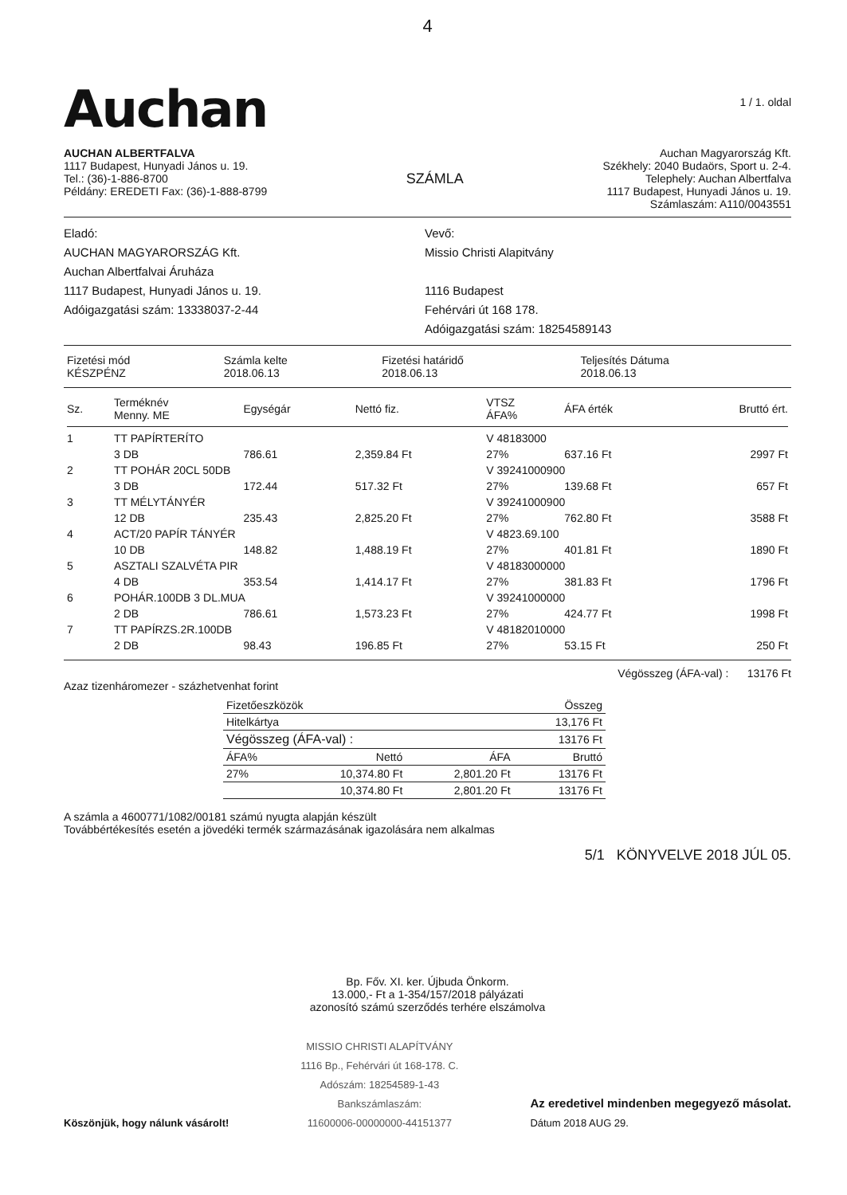4
Auchan
1 / 1. oldal
AUCHAN ALBERTFALVA
1117 Budapest, Hunyadi János u. 19.
Tel.: (36)-1-886-8700
Példány: EREDETI Fax: (36)-1-888-8799
SZÁMLA
Auchan Magyarország Kft.
Székhely: 2040 Budaörs, Sport u. 2-4.
Telephely: Auchan Albertfalva
1117 Budapest, Hunyadi János u. 19.
Számlaszám: A110/0043551
Eladó:
AUCHAN MAGYARORSZÁG Kft.
Auchan Albertfalvai Áruháza
1117 Budapest, Hunyadi János u. 19.
Adóigazgatási szám: 13338037-2-44
Vevő:
Missio Christi Alapitvány
1116 Budapest
Fehérvári út 168 178.
Adóigazgatási szám: 18254589143
| Fizetési mód KÉSZPÉNZ | Számla kelte 2018.06.13 | Fizetési határidő 2018.06.13 | Teljesítés Dátuma 2018.06.13 |
| Sz. | Terméknév Menny. ME | Egységár | Nettó fiz. | VTSZ ÁFA% | ÁFA érték | Bruttó ért. |
| --- | --- | --- | --- | --- | --- | --- |
| 1 | TT PAPÍRTERÍTO | | | V 48183000 | | |
| | 3 DB | 786.61 | 2,359.84 Ft | 27% | 637.16 Ft | 2997 Ft |
| 2 | TT POHÁR 20CL 50DB | | | V 39241000900 | | |
| | 3 DB | 172.44 | 517.32 Ft | 27% | 139.68 Ft | 657 Ft |
| 3 | TT MÉLYTÁNYÉR | | | V 39241000900 | | |
| | 12 DB | 235.43 | 2,825.20 Ft | 27% | 762.80 Ft | 3588 Ft |
| 4 | ACT/20 PAPÍR TÁNYÉR | | | V 4823.69.100 | | |
| | 10 DB | 148.82 | 1,488.19 Ft | 27% | 401.81 Ft | 1890 Ft |
| 5 | ASZTALI SZALVÉTA PIR | | | V 48183000000 | | |
| | 4 DB | 353.54 | 1,414.17 Ft | 27% | 381.83 Ft | 1796 Ft |
| 6 | POHÁR.100DB 3 DL.MUA | | | V 39241000000 | | |
| | 2 DB | 786.61 | 1,573.23 Ft | 27% | 424.77 Ft | 1998 Ft |
| 7 | TT PAPÍRZS.2R.100DB | | | V 48182010000 | | |
| | 2 DB | 98.43 | 196.85 Ft | 27% | 53.15 Ft | 250 Ft |
Végösszeg (ÁFA-val) : 13176 Ft
Azaz tizenháromezer - százhetvenhat forint
| Fizetőeszközök | | | Összeg |
| Hitelkártya | | | 13,176 Ft |
| Végösszeg (ÁFA-val) : | | | 13176 Ft |
| ÁFA% | Nettó | ÁFA | Bruttó |
| 27% | 10,374.80 Ft | 2,801.20 Ft | 13176 Ft |
| | 10,374.80 Ft | 2,801.20 Ft | 13176 Ft |
A számla a 4600771/1082/00181 számú nyugta alapján készült
Továbbértékesítés esetén a jövedéki termék származásának igazolására nem alkalmas
5/1 KÖNYVELVE 2018 JÚL 05.
Bp. Főv. XI. ker. Újbuda Önkorm.
13.000,- Ft a 1-354/157/2018 pályázati
azonosító számú szerződés terhére elszámolva
Köszönjük, hogy nálunk vásárolt!
MISSIO CHRISTI ALAPÍTVÁNY
1116 Bp., Fehérvári út 168-178. C.
Adószám: 18254589-1-43
Bankszámlaszám:
11600006-00000000-44151377
Az eredetivel mindenben megegyező másolat.
Dátum 2018 AUG 29.